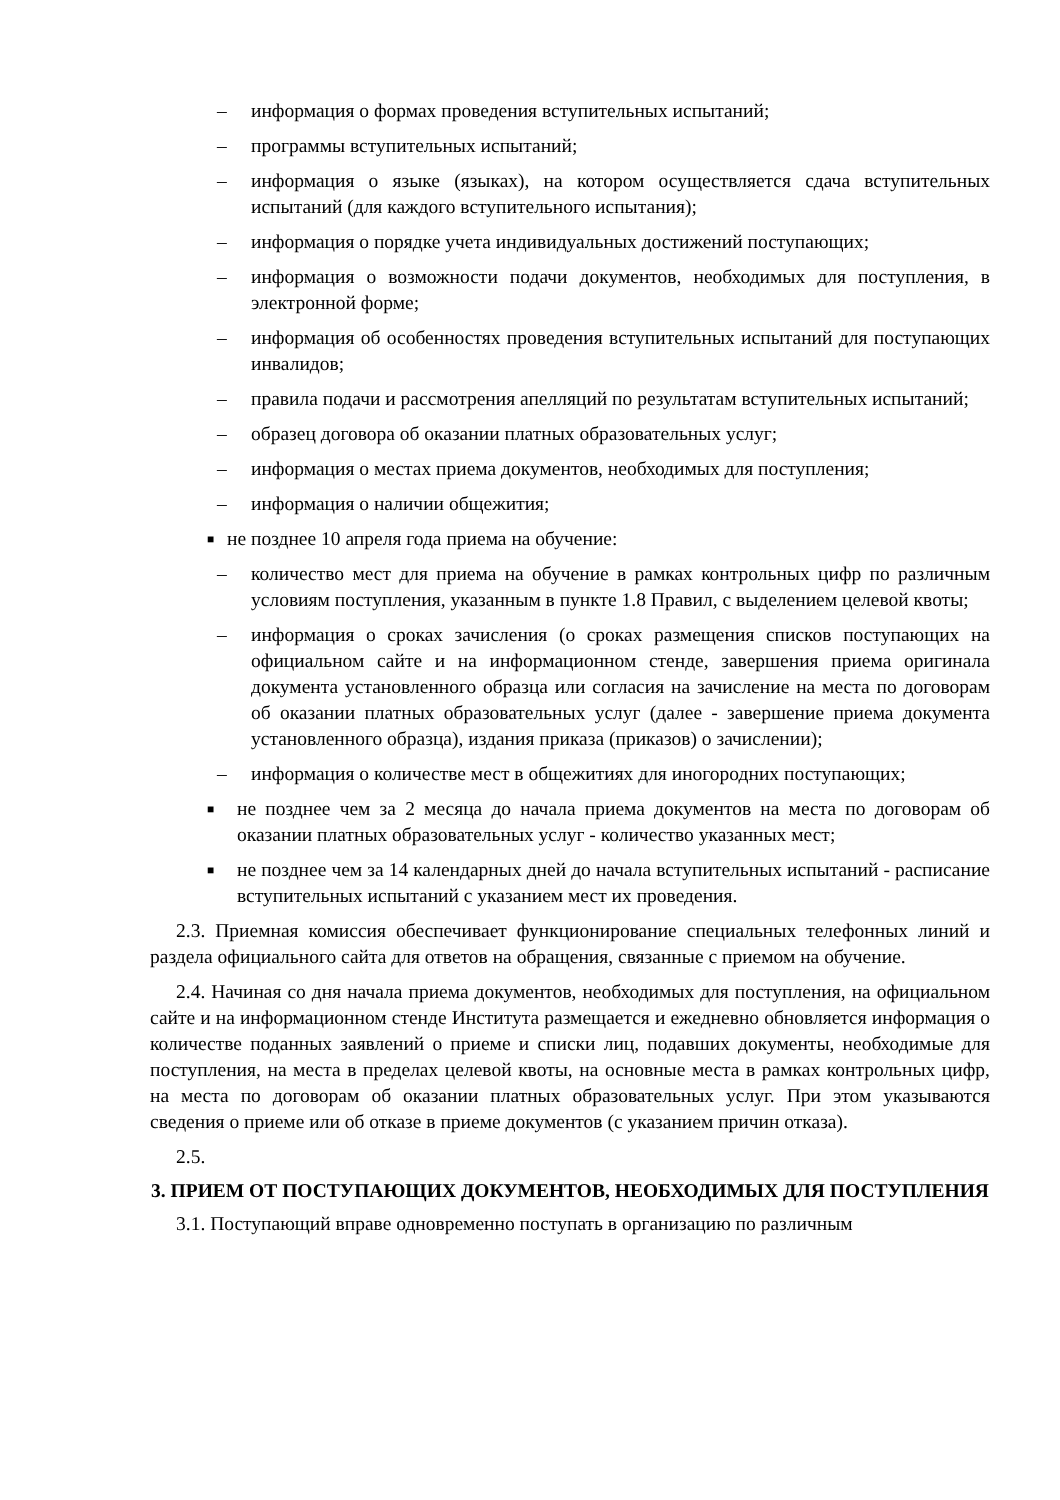– информация о формах проведения вступительных испытаний;
– программы вступительных испытаний;
– информация о языке (языках), на котором осуществляется сдача вступительных испытаний (для каждого вступительного испытания);
– информация о порядке учета индивидуальных достижений поступающих;
– информация о возможности подачи документов, необходимых для поступления, в электронной форме;
– информация об особенностях проведения вступительных испытаний для поступающих инвалидов;
– правила подачи и рассмотрения апелляций по результатам вступительных испытаний;
– образец договора об оказании платных образовательных услуг;
– информация о местах приема документов, необходимых для поступления;
– информация о наличии общежития;
■ не позднее 10 апреля года приема на обучение:
– количество мест для приема на обучение в рамках контрольных цифр по различным условиям поступления, указанным в пункте 1.8 Правил, с выделением целевой квоты;
– информация о сроках зачисления (о сроках размещения списков поступающих на официальном сайте и на информационном стенде, завершения приема оригинала документа установленного образца или согласия на зачисление на места по договорам об оказании платных образовательных услуг (далее - завершение приема документа установленного образца), издания приказа (приказов) о зачислении);
– информация о количестве мест в общежитиях для иногородних поступающих;
■ не позднее чем за 2 месяца до начала приема документов на места по договорам об оказании платных образовательных услуг - количество указанных мест;
■ не позднее чем за 14 календарных дней до начала вступительных испытаний - расписание вступительных испытаний с указанием мест их проведения.
2.3. Приемная комиссия обеспечивает функционирование специальных телефонных линий и раздела официального сайта для ответов на обращения, связанные с приемом на обучение.
2.4. Начиная со дня начала приема документов, необходимых для поступления, на официальном сайте и на информационном стенде Института размещается и ежедневно обновляется информация о количестве поданных заявлений о приеме и списки лиц, подавших документы, необходимые для поступления, на места в пределах целевой квоты, на основные места в рамках контрольных цифр, на места по договорам об оказании платных образовательных услуг. При этом указываются сведения о приеме или об отказе в приеме документов (с указанием причин отказа).
2.5.
3. ПРИЕМ ОТ ПОСТУПАЮЩИХ ДОКУМЕНТОВ, НЕОБХОДИМЫХ ДЛЯ ПОСТУПЛЕНИЯ
3.1. Поступающий вправе одновременно поступать в организацию по различным